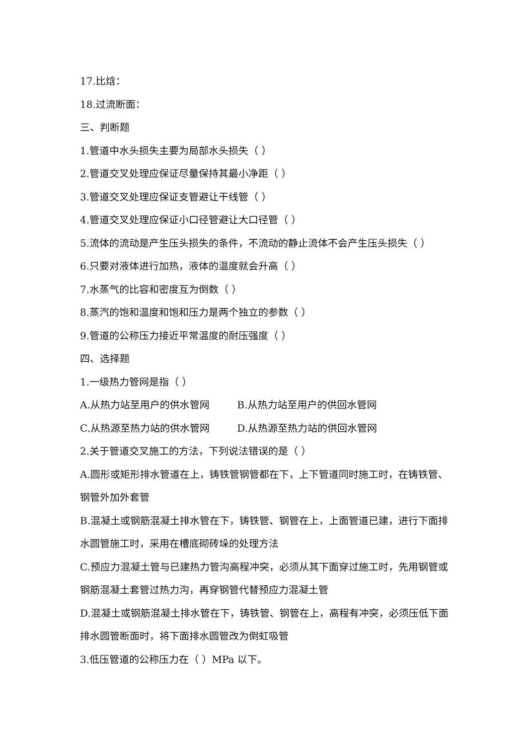17.比焓：
18.过流断面：
三、判断题
1.管道中水头损失主要为局部水头损失（ ）
2.管道交叉处理应保证尽量保持其最小净距（ ）
3.管道交叉处理应保证支管避让干线管（ ）
4.管道交叉处理应保证小口径管避让大口径管（ ）
5.流体的流动是产生压头损失的条件，不流动的静止流体不会产生压头损失（ ）
6.只要对液体进行加热，液体的温度就会升高（ ）
7.水蒸气的比容和密度互为倒数（ ）
8.蒸汽的饱和温度和饱和压力是两个独立的参数（ ）
9.管道的公称压力接近平常温度的耐压强度（ ）
四、选择题
1.一级热力管网是指（ ）
A.从热力站至用户的供水管网 B.从热力站至用户的供回水管网
C.从热源至热力站的供水管网 D.从热源至热力站的供回水管网
2.关于管道交叉施工的方法，下列说法错误的是（ ）
A.圆形或矩形排水管道在上，铸铁管钢管都在下，上下管道同时施工时，在铸铁管、钢管外加外套管
B.混凝土或钢筋混凝土排水管在下，铸铁管、钢管在上，上面管道已建，进行下面排水圆管施工时，采用在槽底砌砖垛的处理方法
C.预应力混凝土管与已建热力管沟高程冲突，必须从其下面穿过施工时，先用钢管或钢筋混凝土套管过热力沟，再穿钢管代替预应力混凝土管
D.混凝土或钢筋混凝土排水管在下，铸铁管、钢管在上，高程有冲突，必须压低下面排水圆管断面时，将下面排水圆管改为倒虹吸管
3.低压管道的公称压力在（ ）MPa 以下。